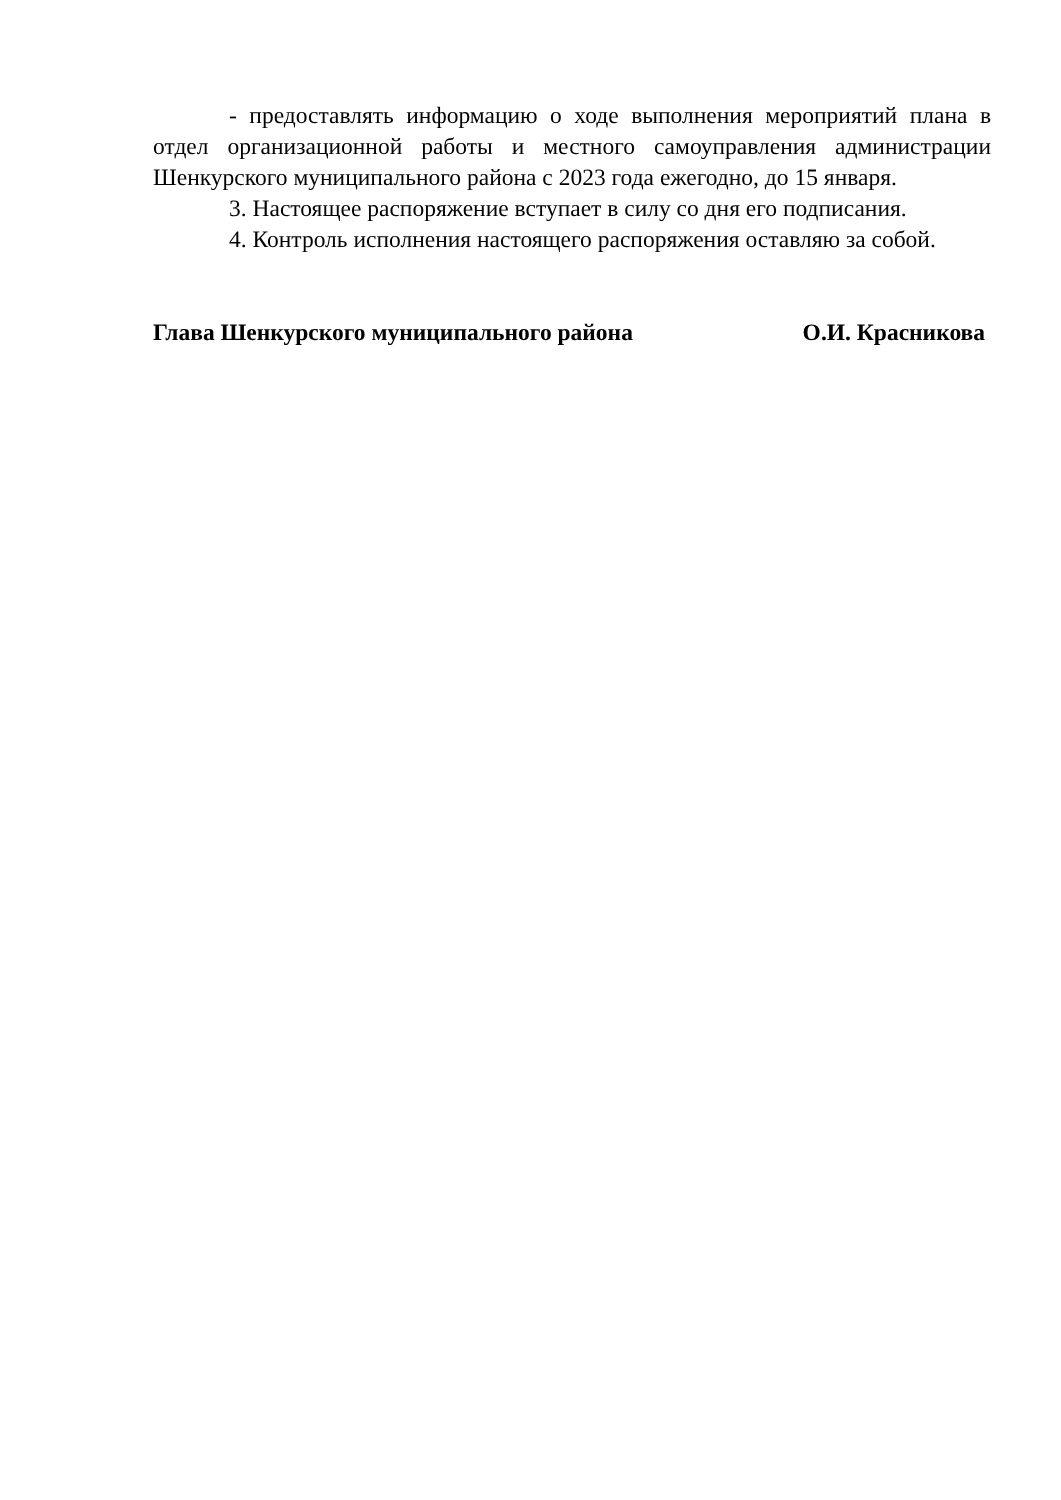- предоставлять информацию о ходе выполнения мероприятий плана в отдел организационной работы и местного самоуправления администрации Шенкурского муниципального района с 2023 года ежегодно, до 15 января.
3. Настоящее распоряжение вступает в силу со дня его подписания.
4. Контроль исполнения настоящего распоряжения оставляю за собой.
Глава Шенкурского муниципального района О.И. Красникова